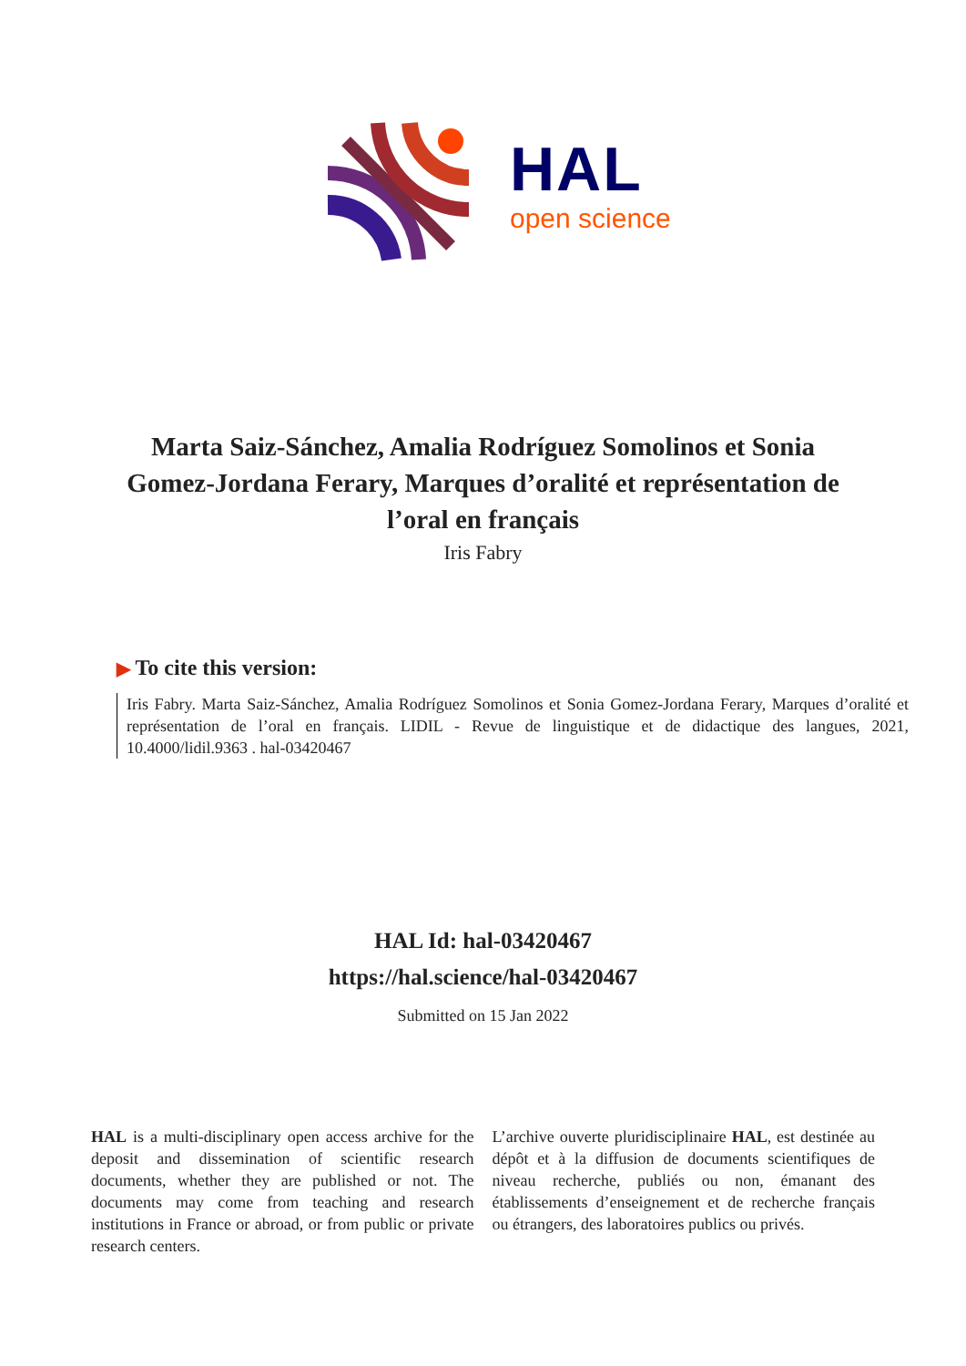HAL
open science
Marta Saiz-Sánchez, Amalia Rodríguez Somolinos et Sonia Gomez-Jordana Ferary, Marques d’oralité et représentation de l’oral en français
Iris Fabry
▶ To cite this version:
Iris Fabry. Marta Saiz-Sánchez, Amalia Rodríguez Somolinos et Sonia Gomez-Jordana Ferary, Marques d’oralité et représentation de l’oral en français. LIDIL - Revue de linguistique et de didactique des langues, 2021, 10.4000/lidil.9363 . hal-03420467
HAL Id: hal-03420467
https://hal.science/hal-03420467
Submitted on 15 Jan 2022
HAL is a multi-disciplinary open access archive for the deposit and dissemination of scientific research documents, whether they are published or not. The documents may come from teaching and research institutions in France or abroad, or from public or private research centers.
L’archive ouverte pluridisciplinaire HAL, est destinée au dépôt et à la diffusion de documents scientifiques de niveau recherche, publiés ou non, émanant des établissements d’enseignement et de recherche français ou étrangers, des laboratoires publics ou privés.